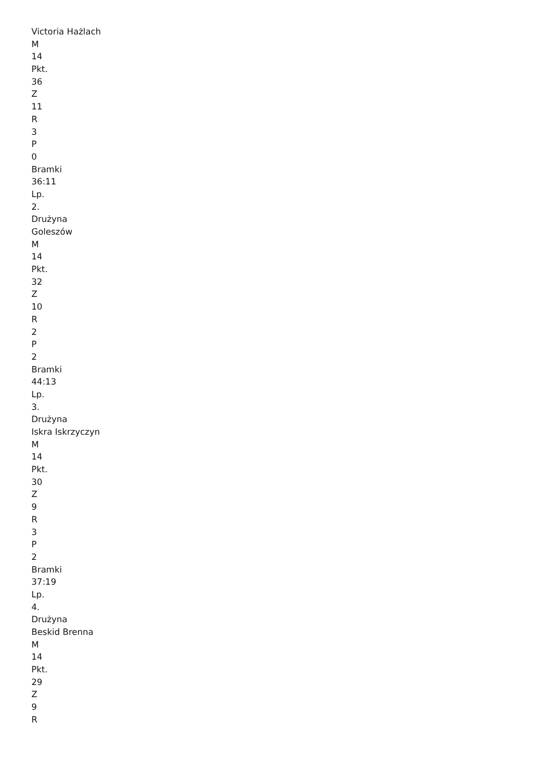Victoria Hażlach
M
14
Pkt.
36
Z
11
R
3
P
0
Bramki
36:11
Lp.
2.
Drużyna
Goleszów
M
14
Pkt.
32
Z
10
R
2
P
2
Bramki
44:13
Lp.
3.
Drużyna
Iskra Iskrzyczyn
M
14
Pkt.
30
Z
9
R
3
P
2
Bramki
37:19
Lp.
4.
Drużyna
Beskid Brenna
M
14
Pkt.
29
Z
9
R